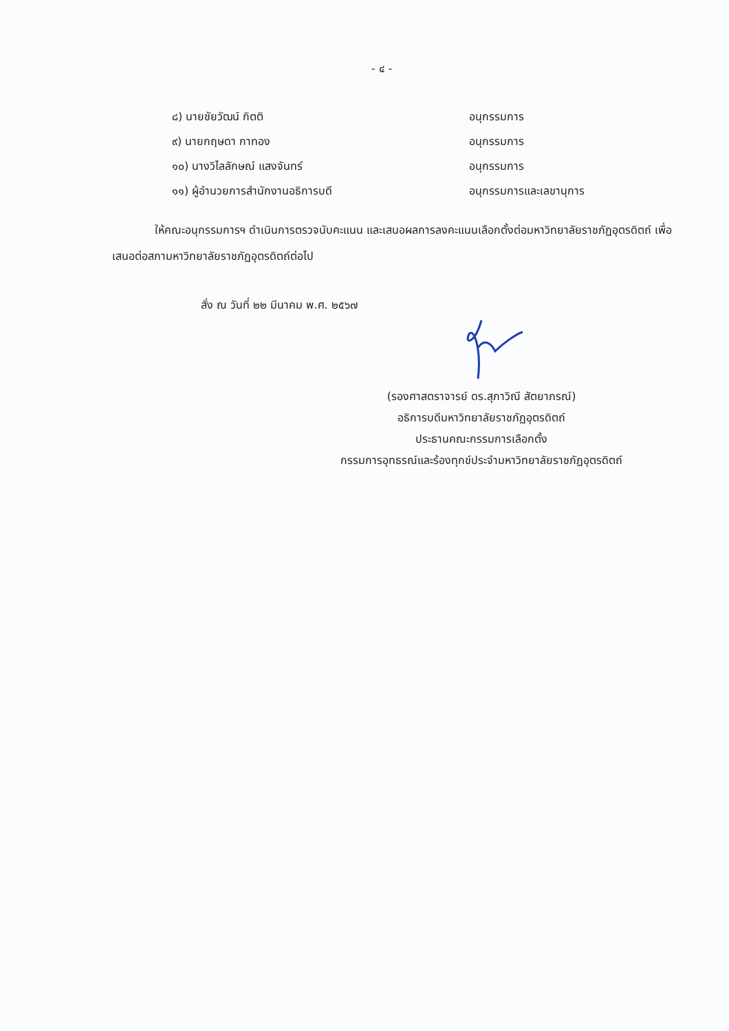- ๔ -
| ๘) นายชัยวัฒน์ กิตติ | อนุกรรมการ |
| ๙) นายกฤษดา กาทอง | อนุกรรมการ |
| ๑๐) นางวิไลลักษณ์ แสงจันทร์ | อนุกรรมการ |
| ๑๑) ผู้อำนวยการสำนักงานอธิการบดี | อนุกรรมการและเลขานุการ |
ให้คณะอนุกรรมการฯ ดำเนินการตรวจนับคะแนน และเสนอผลการลงคะแนนเลือกตั้งต่อมหาวิทยาลัยราชภัฏอุตรดิตถ์ เพื่อเสนอต่อสภามหาวิทยาลัยราชภัฏอุตรดิตถ์ต่อไป
สั่ง ณ วันที่ ๒๒ มีนาคม พ.ศ. ๒๕๖๗
(รองศาสตราจารย์ ดร.สุภาวิณี สัตยาภรณ์)
อธิการบดีมหาวิทยาลัยราชภัฏอุตรดิตถ์
ประธานคณะกรรมการเลือกตั้ง
กรรมการอุทธรณ์และร้องทุกข์ประจำมหาวิทยาลัยราชภัฏอุตรดิตถ์